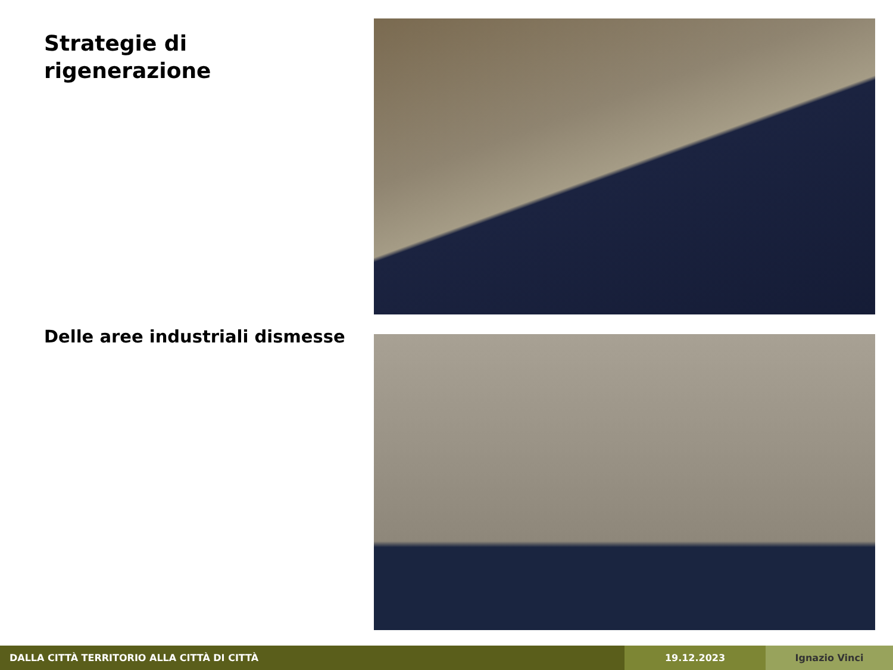Strategie di rigenerazione
Delle aree industriali dismesse
DALLA CITTÀ TERRITORIO ALLA CITTÀ DI CITTÀ 19.12.2023 Ignazio Vinci